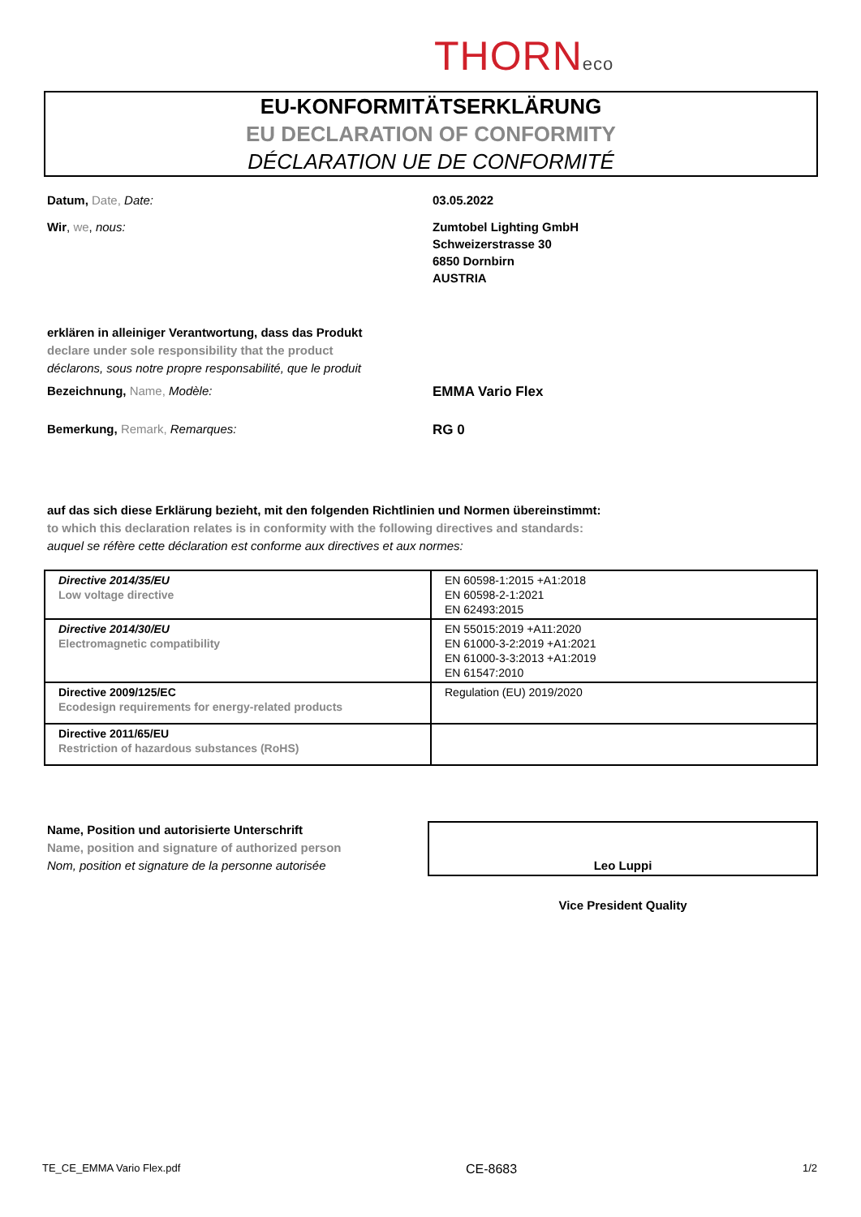THORNeco
EU-KONFORMITÄTSERKLÄRUNG
EU DECLARATION OF CONFORMITY
DÉCLARATION UE DE CONFORMITÉ
Datum, Date, Date: 03.05.2022
Wir, we, nous: Zumtobel Lighting GmbH
Schweizerstrasse 30
6850 Dornbirn
AUSTRIA
erklären in alleiniger Verantwortung, dass das Produkt
declare under sole responsibility that the product
déclarons, sous notre propre responsabilité, que le produit
Bezeichnung, Name, Modèle: EMMA Vario Flex
Bemerkung, Remark, Remarques: RG 0
auf das sich diese Erklärung bezieht, mit den folgenden Richtlinien und Normen übereinstimmt:
to which this declaration relates is in conformity with the following directives and standards:
auquel se réfère cette déclaration est conforme aux directives et aux normes:
| Directive 2014/35/EU Low voltage directive | EN 60598-1:2015 +A1:2018 EN 60598-2-1:2021 EN 62493:2015 |
| Directive 2014/30/EU Electromagnetic compatibility | EN 55015:2019 +A11:2020 EN 61000-3-2:2019 +A1:2021 EN 61000-3-3:2013 +A1:2019 EN 61547:2010 |
| Directive 2009/125/EC Ecodesign requirements for energy-related products | Regulation (EU) 2019/2020 |
| Directive 2011/65/EU Restriction of hazardous substances (RoHS) | |
Name, Position und autorisierte Unterschrift
Name, position and signature of authorized person
Nom, position et signature de la personne autorisée
Leo Luppi
Vice President Quality
TE_CE_EMMA Vario Flex.pdf CE-8683 1/2